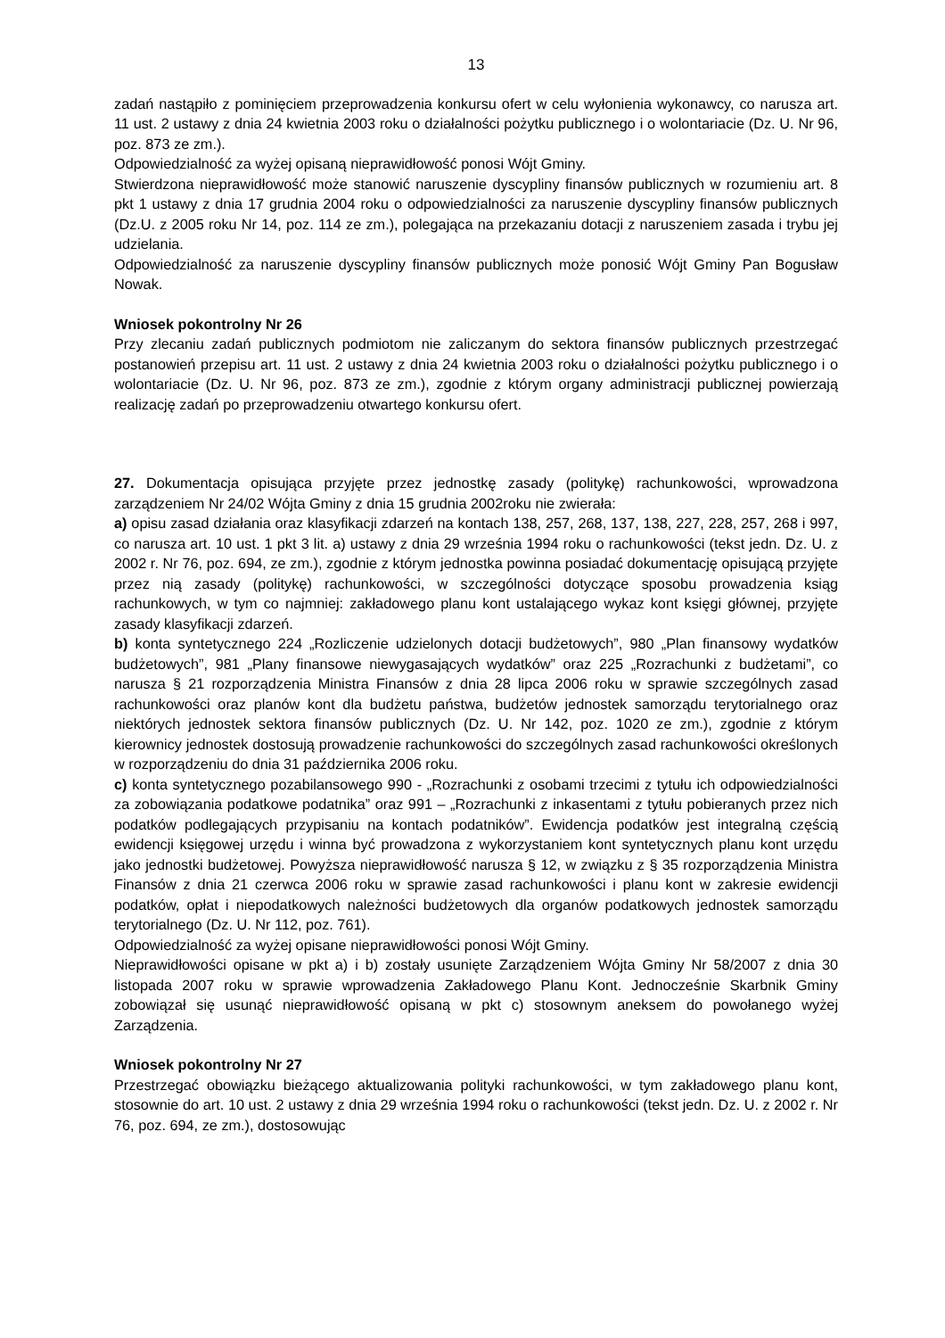13
zadań nastąpiło z pominięciem przeprowadzenia konkursu ofert w celu wyłonienia wykonawcy, co narusza art. 11 ust. 2 ustawy z dnia 24 kwietnia 2003 roku o działalności pożytku publicznego i o wolontariacie (Dz. U. Nr 96, poz. 873 ze zm.).
Odpowiedzialność za wyżej opisaną nieprawidłowość ponosi Wójt Gminy.
Stwierdzona nieprawidłowość może stanowić naruszenie dyscypliny finansów publicznych w rozumieniu art. 8 pkt 1 ustawy z dnia 17 grudnia 2004 roku o odpowiedzialności za naruszenie dyscypliny finansów publicznych (Dz.U. z 2005 roku Nr 14, poz. 114 ze zm.), polegająca na przekazaniu dotacji z naruszeniem zasada i trybu jej udzielania.
Odpowiedzialność za naruszenie dyscypliny finansów publicznych może ponosić Wójt Gminy Pan Bogusław Nowak.
Wniosek pokontrolny Nr 26
Przy zlecaniu zadań publicznych podmiotom nie zaliczanym do sektora finansów publicznych przestrzegać postanowień przepisu art. 11 ust. 2 ustawy z dnia 24 kwietnia 2003 roku o działalności pożytku publicznego i o wolontariacie (Dz. U. Nr 96, poz. 873 ze zm.), zgodnie z którym organy administracji publicznej powierzają realizację zadań po przeprowadzeniu otwartego konkursu ofert.
27. Dokumentacja opisująca przyjęte przez jednostkę zasady (politykę) rachunkowości, wprowadzona zarządzeniem Nr 24/02 Wójta Gminy z dnia 15 grudnia 2002roku nie zwierała:
a) opisu zasad działania oraz klasyfikacji zdarzeń na kontach 138, 257, 268, 137, 138, 227, 228, 257, 268 i 997, co narusza art. 10 ust. 1 pkt 3 lit. a) ustawy z dnia 29 września 1994 roku o rachunkowości (tekst jedn. Dz. U. z 2002 r. Nr 76, poz. 694, ze zm.), zgodnie z którym jednostka powinna posiadać dokumentację opisującą przyjęte przez nią zasady (politykę) rachunkowości, w szczególności dotyczące sposobu prowadzenia ksiąg rachunkowych, w tym co najmniej: zakładowego planu kont ustalającego wykaz kont księgi głównej, przyjęte zasady klasyfikacji zdarzeń.
b) konta syntetycznego 224 „Rozliczenie udzielonych dotacji budżetowych”, 980 „Plan finansowy wydatków budżetowych”, 981 „Plany finansowe niewygasających wydatków” oraz 225 „Rozrachunki z budżetami”, co narusza § 21 rozporządzenia Ministra Finansów z dnia 28 lipca 2006 roku w sprawie szczególnych zasad rachunkowości oraz planów kont dla budżetu państwa, budżetów jednostek samorządu terytorialnego oraz niektórych jednostek sektora finansów publicznych (Dz. U. Nr 142, poz. 1020 ze zm.), zgodnie z którym kierownicy jednostek dostosują prowadzenie rachunkowości do szczególnych zasad rachunkowości określonych w rozporządzeniu do dnia 31 października 2006 roku.
c) konta syntetycznego pozabilansowego 990 - „Rozrachunki z osobami trzecimi z tytułu ich odpowiedzialności za zobowiązania podatkowe podatnika” oraz 991 – „Rozrachunki z inkasentami z tytułu pobieranych przez nich podatków podlegających przypisaniu na kontach podatników”. Ewidencja podatków jest integralną częścią ewidencji księgowej urzędu i winna być prowadzona z wykorzystaniem kont syntetycznych planu kont urzędu jako jednostki budżetowej. Powyższa nieprawidłowość narusza § 12, w związku z § 35 rozporządzenia Ministra Finansów z dnia 21 czerwca 2006 roku w sprawie zasad rachunkowości i planu kont w zakresie ewidencji podatków, opłat i niepodatkowych należności budżetowych dla organów podatkowych jednostek samorządu terytorialnego (Dz. U. Nr 112, poz. 761).
Odpowiedzialność za wyżej opisane nieprawidłowości ponosi Wójt Gminy.
Nieprawidłowości opisane w pkt a) i b) zostały usunięte Zarządzeniem Wójta Gminy Nr 58/2007 z dnia 30 listopada 2007 roku w sprawie wprowadzenia Zakładowego Planu Kont. Jednocześnie Skarbnik Gminy zobowiązał się usunąć nieprawidłowość opisaną w pkt c) stosownym aneksem do powołanego wyżej Zarządzenia.
Wniosek pokontrolny Nr 27
Przestrzegać obowiązku bieżącego aktualizowania polityki rachunkowości, w tym zakładowego planu kont, stosownie do art. 10 ust. 2 ustawy z dnia 29 września 1994 roku o rachunkowości (tekst jedn. Dz. U. z 2002 r. Nr 76, poz. 694, ze zm.), dostosowując